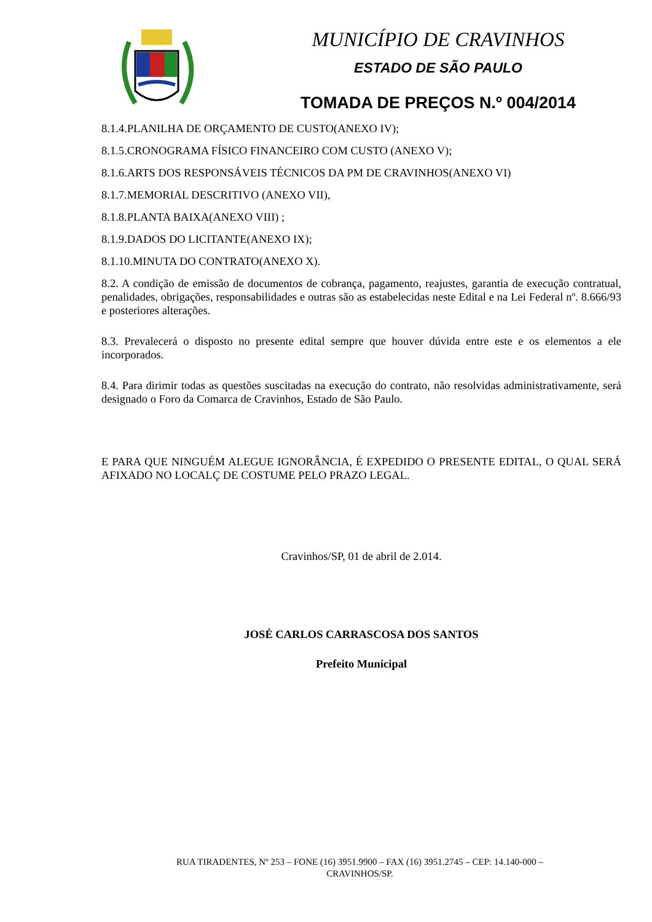MUNICÍPIO DE CRAVINHOS
ESTADO DE SÃO PAULO
TOMADA DE PREÇOS N.º 004/2014
8.1.4.PLANILHA DE ORÇAMENTO DE CUSTO(ANEXO IV);
8.1.5.CRONOGRAMA FÍSICO FINANCEIRO COM CUSTO (ANEXO V);
8.1.6.ARTS DOS RESPONSÁVEIS TÉCNICOS DA PM DE CRAVINHOS(ANEXO VI)
8.1.7.MEMORIAL DESCRITIVO (ANEXO VII),
8.1.8.PLANTA BAIXA(ANEXO VIII) ;
8.1.9.DADOS DO LICITANTE(ANEXO IX);
8.1.10.MINUTA DO CONTRATO(ANEXO X).
8.2. A condição de emissão de documentos de cobrança, pagamento, reajustes, garantia de execução contratual, penalidades, obrigações, responsabilidades e outras são as estabelecidas neste Edital e na Lei Federal nº. 8.666/93 e posteriores alterações.
8.3. Prevalecerá o disposto no presente edital sempre que houver dúvida entre este e os elementos a ele incorporados.
8.4. Para dirimir todas as questões suscitadas na execução do contrato, não resolvidas administrativamente, será designado o Foro da Comarca de Cravinhos, Estado de São Paulo.
E PARA QUE NINGUÉM ALEGUE IGNORÂNCIA, É EXPEDIDO O PRESENTE EDITAL, O QUAL SERÁ AFIXADO NO LOCALÇ DE COSTUME PELO PRAZO LEGAL.
Cravinhos/SP, 01 de abril de 2.014.
JOSÉ CARLOS CARRASCOSA DOS SANTOS
Prefeito Municipal
RUA TIRADENTES, Nº 253 – FONE (16) 3951.9900 – FAX (16) 3951.2745 – CEP: 14.140-000 –
CRAVINHOS/SP.